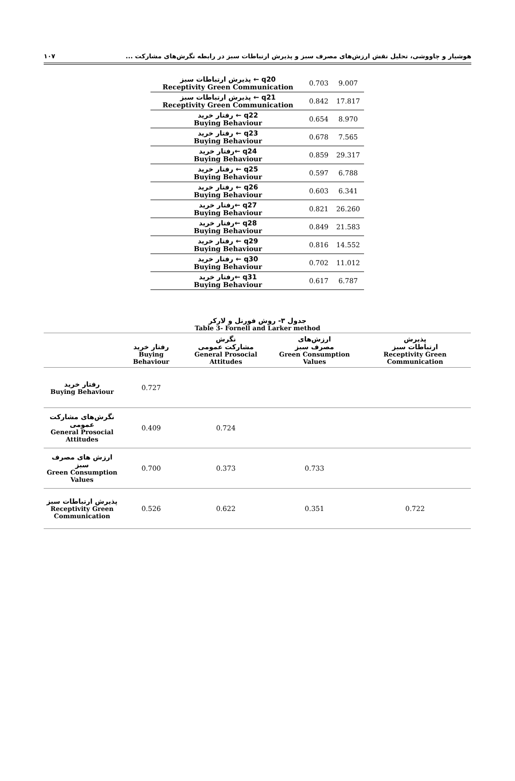هوشیار و چاووشی، تحلیل نقش ارزش‌های مصرف سبز و پذیرش ارتباطات سبز در رابطه نگرش‌های مشارکت ... ۱۰۷
| پذیرش ارتباطات سبز ← q20 Receptivity Green Communication | 0.703 | 9.007 |
| پذیرش ارتباطات سبز ← q21 Receptivity Green Communication | 0.842 | 17.817 |
| رفتار خرید ← q22 Buying Behaviour | 0.654 | 8.970 |
| رفتار خرید ← q23 Buying Behaviour | 0.678 | 7.565 |
| رفتار خرید← q24 Buying Behaviour | 0.859 | 29.317 |
| رفتار خرید ← q25 Buying Behaviour | 0.597 | 6.788 |
| رفتار خرید ← q26 Buying Behaviour | 0.603 | 6.341 |
| رفتار خرید← q27 Buying Behaviour | 0.821 | 26.260 |
| رفتار خرید← q28 Buying Behaviour | 0.849 | 21.583 |
| رفتار خرید ← q29 Buying Behaviour | 0.816 | 14.552 |
| رفتار خرید ← q30 Buying Behaviour | 0.702 | 11.012 |
| رفتار خرید← q31 Buying Behaviour | 0.617 | 6.787 |
جدول ۳- روش فورنل و لارکر
Table 3- Fornell and Larker method
| | رفتار خرید Buying Behaviour | نگرش مشارکت عمومی General Prosocial Attitudes | ارزش‌های مصرف سبز Green Consumption Values | پذیرش ارتباطات سبز Receptivity Green Communication |
| --- | --- | --- | --- | --- |
| رفتار خرید Buying Behaviour | 0.727 | | | |
| نگرش‌های مشارکت عمومی General Prosocial Attitudes | 0.409 | 0.724 | | |
| ارزش های مصرف سبز Green Consumption Values | 0.700 | 0.373 | 0.733 | |
| پذیرش ارتباطات سبز Receptivity Green Communication | 0.526 | 0.622 | 0.351 | 0.722 |